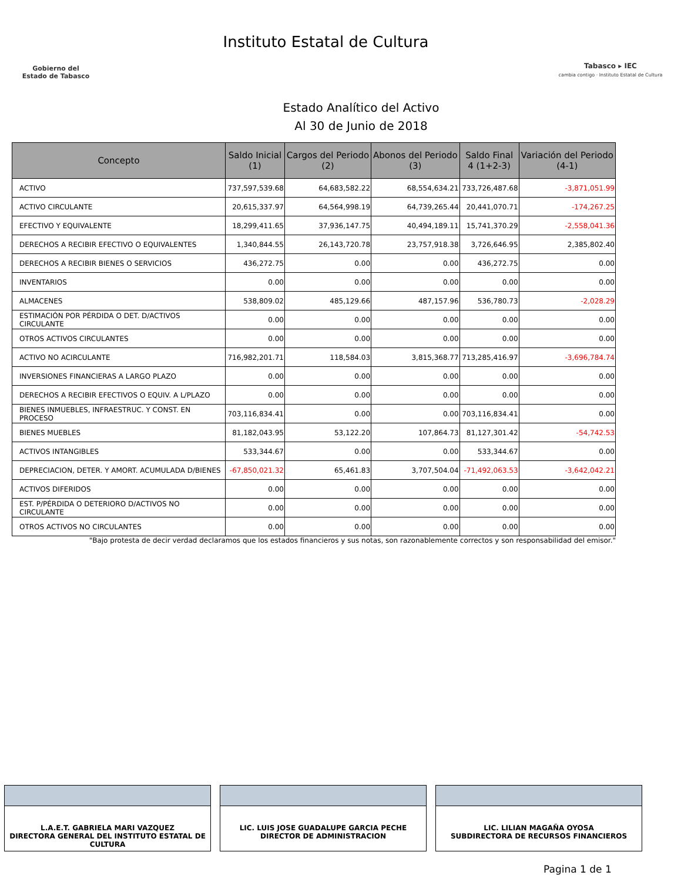Gobierno del
Estado de Tabasco
Instituto Estatal de Cultura
Tabasco ▸ IEC
cambia contigo · Instituto Estatal de Cultura
Estado Analítico del Activo
Al 30 de Junio de 2018
| Concepto | Saldo Inicial (1) | Cargos del Periodo (2) | Abonos del Periodo (3) | Saldo Final 4 (1+2-3) | Variación del Periodo (4-1) |
| --- | --- | --- | --- | --- | --- |
| ACTIVO | 737,597,539.68 | 64,683,582.22 | 68,554,634.21 | 733,726,487.68 | -3,871,051.99 |
| ACTIVO CIRCULANTE | 20,615,337.97 | 64,564,998.19 | 64,739,265.44 | 20,441,070.71 | -174,267.25 |
| EFECTIVO Y EQUIVALENTE | 18,299,411.65 | 37,936,147.75 | 40,494,189.11 | 15,741,370.29 | -2,558,041.36 |
| DERECHOS A RECIBIR EFECTIVO O EQUIVALENTES | 1,340,844.55 | 26,143,720.78 | 23,757,918.38 | 3,726,646.95 | 2,385,802.40 |
| DERECHOS A RECIBIR BIENES O SERVICIOS | 436,272.75 | 0.00 | 0.00 | 436,272.75 | 0.00 |
| INVENTARIOS | 0.00 | 0.00 | 0.00 | 0.00 | 0.00 |
| ALMACENES | 538,809.02 | 485,129.66 | 487,157.96 | 536,780.73 | -2,028.29 |
| ESTIMACIÓN POR PÉRDIDA O DET. D/ACTIVOS CIRCULANTE | 0.00 | 0.00 | 0.00 | 0.00 | 0.00 |
| OTROS ACTIVOS CIRCULANTES | 0.00 | 0.00 | 0.00 | 0.00 | 0.00 |
| ACTIVO NO ACIRCULANTE | 716,982,201.71 | 118,584.03 | 3,815,368.77 | 713,285,416.97 | -3,696,784.74 |
| INVERSIONES FINANCIERAS A LARGO PLAZO | 0.00 | 0.00 | 0.00 | 0.00 | 0.00 |
| DERECHOS A RECIBIR EFECTIVOS O EQUIV. A L/PLAZO | 0.00 | 0.00 | 0.00 | 0.00 | 0.00 |
| BIENES INMUEBLES, INFRAESTRUC. Y CONST. EN PROCESO | 703,116,834.41 | 0.00 | 0.00 | 703,116,834.41 | 0.00 |
| BIENES MUEBLES | 81,182,043.95 | 53,122.20 | 107,864.73 | 81,127,301.42 | -54,742.53 |
| ACTIVOS INTANGIBLES | 533,344.67 | 0.00 | 0.00 | 533,344.67 | 0.00 |
| DEPRECIACION, DETER. Y AMORT. ACUMULADA D/BIENES | -67,850,021.32 | 65,461.83 | 3,707,504.04 | -71,492,063.53 | -3,642,042.21 |
| ACTIVOS DIFERIDOS | 0.00 | 0.00 | 0.00 | 0.00 | 0.00 |
| EST. P/PÉRDIDA O DETERIORO D/ACTIVOS NO CIRCULANTE | 0.00 | 0.00 | 0.00 | 0.00 | 0.00 |
| OTROS ACTIVOS NO CIRCULANTES | 0.00 | 0.00 | 0.00 | 0.00 | 0.00 |
"Bajo protesta de decir verdad declaramos que los estados financieros y sus notas, son razonablemente correctos y son responsabilidad del emisor."
L.A.E.T. GABRIELA MARI VAZQUEZ
DIRECTORA GENERAL DEL INSTITUTO ESTATAL DE CULTURA
LIC. LUIS JOSE GUADALUPE GARCIA PECHE
DIRECTOR DE ADMINISTRACION
LIC. LILIAN MAGAÑA OYOSA
SUBDIRECTORA DE RECURSOS FINANCIEROS
Pagina 1 de 1